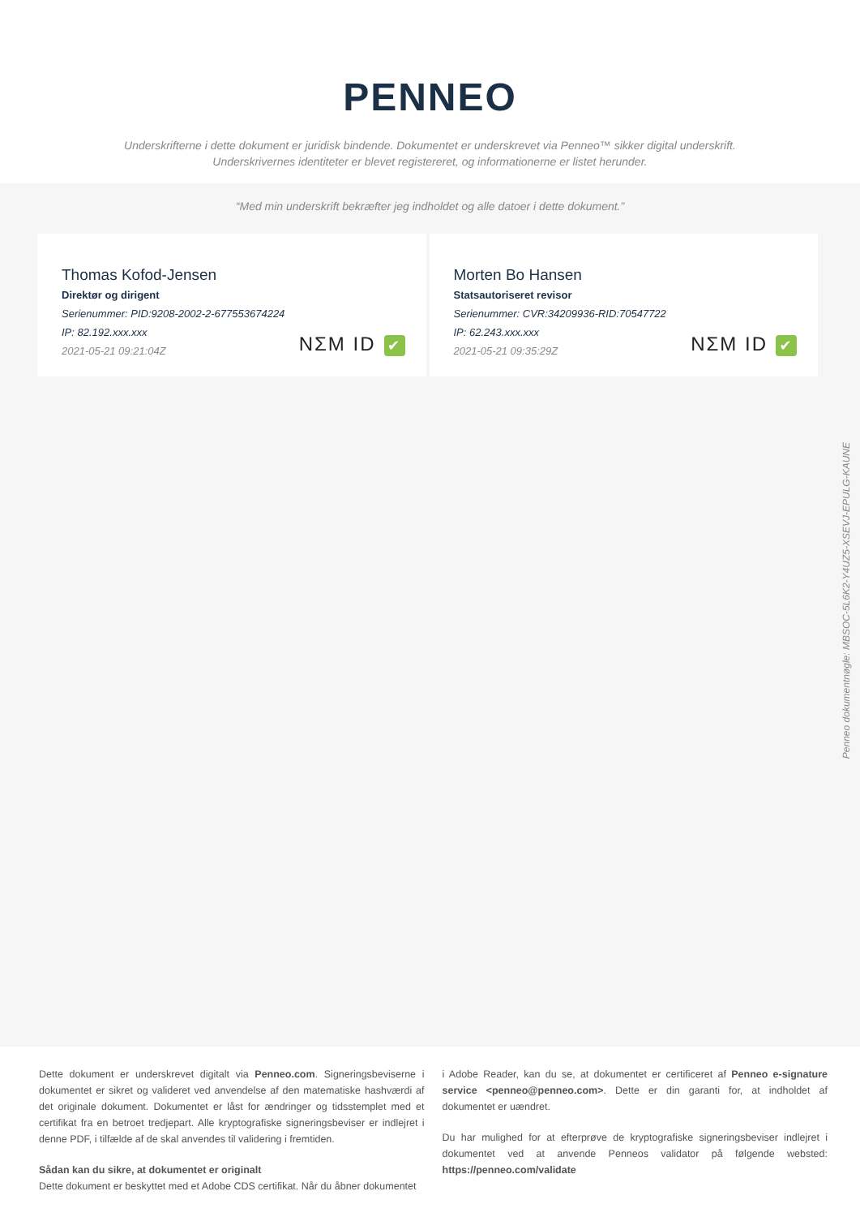PENNEO
Underskrifterne i dette dokument er juridisk bindende. Dokumentet er underskrevet via Penneo™ sikker digital underskrift.
Underskrivernes identiteter er blevet registereret, og informationerne er listet herunder.
“Med min underskrift bekræfter jeg indholdet og alle datoer i dette dokument.”
Thomas Kofod-Jensen
Direktør og dirigent
Serienummer: PID:9208-2002-2-677553674224
IP: 82.192.xxx.xxx
2021-05-21 09:21:04Z
NΣM ID ✔
Morten Bo Hansen
Statsautoriseret revisor
Serienummer: CVR:34209936-RID:70547722
IP: 62.243.xxx.xxx
2021-05-21 09:35:29Z
NΣM ID ✔
Penneo dokumentnøgle: MBSOC-5L6K2-Y4UZ5-XSEVJ-EPULG-KAUNE
Dette dokument er underskrevet digitalt via Penneo.com. Signeringsbeviserne i dokumentet er sikret og valideret ved anvendelse af den matematiske hashværdi af det originale dokument. Dokumentet er låst for ændringer og tidsstemplet med et certifikat fra en betroet tredjepart. Alle kryptografiske signeringsbeviser er indlejret i denne PDF, i tilfælde af de skal anvendes til validering i fremtiden.
Sådan kan du sikre, at dokumentet er originalt
Dette dokument er beskyttet med et Adobe CDS certifikat. Når du åbner dokumentet
i Adobe Reader, kan du se, at dokumentet er certificeret af Penneo e-signature service <penneo@penneo.com>. Dette er din garanti for, at indholdet af dokumentet er uændret.
Du har mulighed for at efterprøve de kryptografiske signeringsbeviser indlejret i dokumentet ved at anvende Penneos validator på følgende websted: https://penneo.com/validate